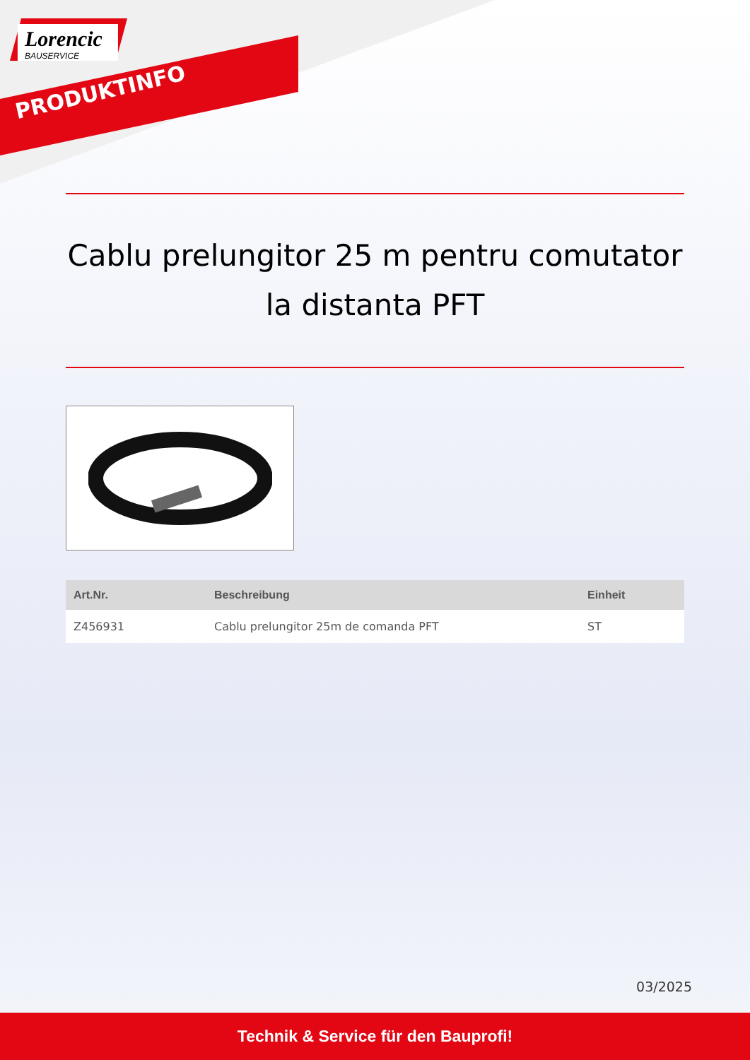Lorencic
BAUSERVICE
PRODUKTINFO
Cablu prelungitor 25 m pentru comutator la distanta PFT
| Art.Nr. | Beschreibung | Einheit |
| --- | --- | --- |
| Z456931 | Cablu prelungitor 25m de comanda PFT | ST |
03/2025
Technik & Service für den Bauprofi!